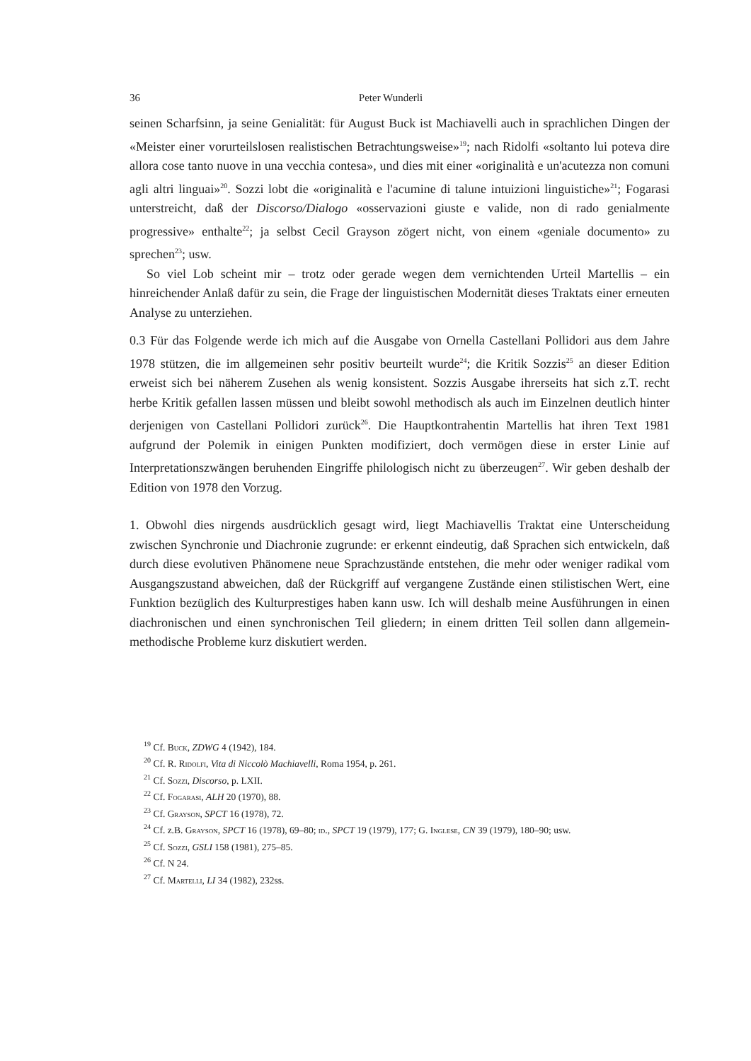36 Peter Wunderli
seinen Scharfsinn, ja seine Genialität: für August Buck ist Machiavelli auch in sprachlichen Dingen der «Meister einer vorurteilslosen realistischen Betrachtungsweise»<sup>19</sup>; nach Ridolfi «soltanto lui poteva dire allora cose tanto nuove in una vecchia contesa», und dies mit einer «originalità e un'acutezza non comuni agli altri linguai»<sup>20</sup>. Sozzi lobt die «originalità e l'acumine di talune intuizioni linguistiche»<sup>21</sup>; Fogarasi unterstreicht, daß der Discorso/Dialogo «osservazioni giuste e valide, non di rado genialmente progressive» enthalte<sup>22</sup>; ja selbst Cecil Grayson zögert nicht, von einem «geniale documento» zu sprechen<sup>23</sup>; usw.
So viel Lob scheint mir – trotz oder gerade wegen dem vernichtenden Urteil Martellis – ein hinreichender Anlaß dafür zu sein, die Frage der linguistischen Modernität dieses Traktats einer erneuten Analyse zu unterziehen.
0.3 Für das Folgende werde ich mich auf die Ausgabe von Ornella Castellani Pollidori aus dem Jahre 1978 stützen, die im allgemeinen sehr positiv beurteilt wurde<sup>24</sup>; die Kritik Sozzis<sup>25</sup> an dieser Edition erweist sich bei näherem Zusehen als wenig konsistent. Sozzis Ausgabe ihrerseits hat sich z.T. recht herbe Kritik gefallen lassen müssen und bleibt sowohl methodisch als auch im Einzelnen deutlich hinter derjenigen von Castellani Pollidori zurück<sup>26</sup>. Die Hauptkontrahentin Martellis hat ihren Text 1981 aufgrund der Polemik in einigen Punkten modifiziert, doch vermögen diese in erster Linie auf Interpretationszwängen beruhenden Eingriffe philologisch nicht zu überzeugen<sup>27</sup>. Wir geben deshalb der Edition von 1978 den Vorzug.
1. Obwohl dies nirgends ausdrücklich gesagt wird, liegt Machiavellis Traktat eine Unterscheidung zwischen Synchronie und Diachronie zugrunde: er erkennt eindeutig, daß Sprachen sich entwickeln, daß durch diese evolutiven Phänomene neue Sprachzustände entstehen, die mehr oder weniger radikal vom Ausgangszustand abweichen, daß der Rückgriff auf vergangene Zustände einen stilistischen Wert, eine Funktion bezüglich des Kulturprestiges haben kann usw. Ich will deshalb meine Ausführungen in einen diachronischen und einen synchronischen Teil gliedern; in einem dritten Teil sollen dann allgemein-methodische Probleme kurz diskutiert werden.
<sup>19</sup> Cf. Buck, ZDWG 4 (1942), 184.
<sup>20</sup> Cf. R. Ridolfi, Vita di Niccolò Machiavelli, Roma 1954, p. 261.
<sup>21</sup> Cf. Sozzi, Discorso, p. LXII.
<sup>22</sup> Cf. Fogarasi, ALH 20 (1970), 88.
<sup>23</sup> Cf. Grayson, SPCT 16 (1978), 72.
<sup>24</sup> Cf. z.B. Grayson, SPCT 16 (1978), 69–80; id., SPCT 19 (1979), 177; G. Inglese, CN 39 (1979), 180–90; usw.
<sup>25</sup> Cf. Sozzi, GSLI 158 (1981), 275–85.
<sup>26</sup> Cf. N 24.
<sup>27</sup> Cf. Martelli, LI 34 (1982), 232ss.